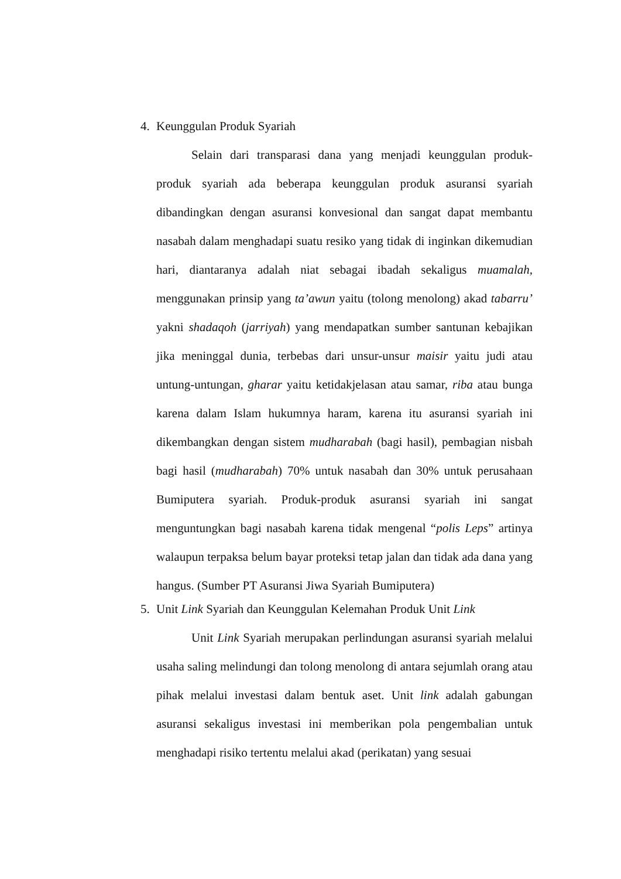4. Keunggulan Produk Syariah
Selain dari transparasi dana yang menjadi keunggulan produk-produk syariah ada beberapa keunggulan produk asuransi syariah dibandingkan dengan asuransi konvesional dan sangat dapat membantu nasabah dalam menghadapi suatu resiko yang tidak di inginkan dikemudian hari, diantaranya adalah niat sebagai ibadah sekaligus muamalah, menggunakan prinsip yang ta’awun yaitu (tolong menolong) akad tabarru’ yakni shadaqoh (jarriyah) yang mendapatkan sumber santunan kebajikan jika meninggal dunia, terbebas dari unsur-unsur maisir yaitu judi atau untung-untungan, gharar yaitu ketidakjelasan atau samar, riba atau bunga karena dalam Islam hukumnya haram, karena itu asuransi syariah ini dikembangkan dengan sistem mudharabah (bagi hasil), pembagian nisbah bagi hasil (mudharabah) 70% untuk nasabah dan 30% untuk perusahaan Bumiputera syariah. Produk-produk asuransi syariah ini sangat menguntungkan bagi nasabah karena tidak mengenal “polis Leps” artinya walaupun terpaksa belum bayar proteksi tetap jalan dan tidak ada dana yang hangus. (Sumber PT Asuransi Jiwa Syariah Bumiputera)
5. Unit Link Syariah dan Keunggulan Kelemahan Produk Unit Link
Unit Link Syariah merupakan perlindungan asuransi syariah melalui usaha saling melindungi dan tolong menolong di antara sejumlah orang atau pihak melalui investasi dalam bentuk aset. Unit link adalah gabungan asuransi sekaligus investasi ini memberikan pola pengembalian untuk menghadapi risiko tertentu melalui akad (perikatan) yang sesuai